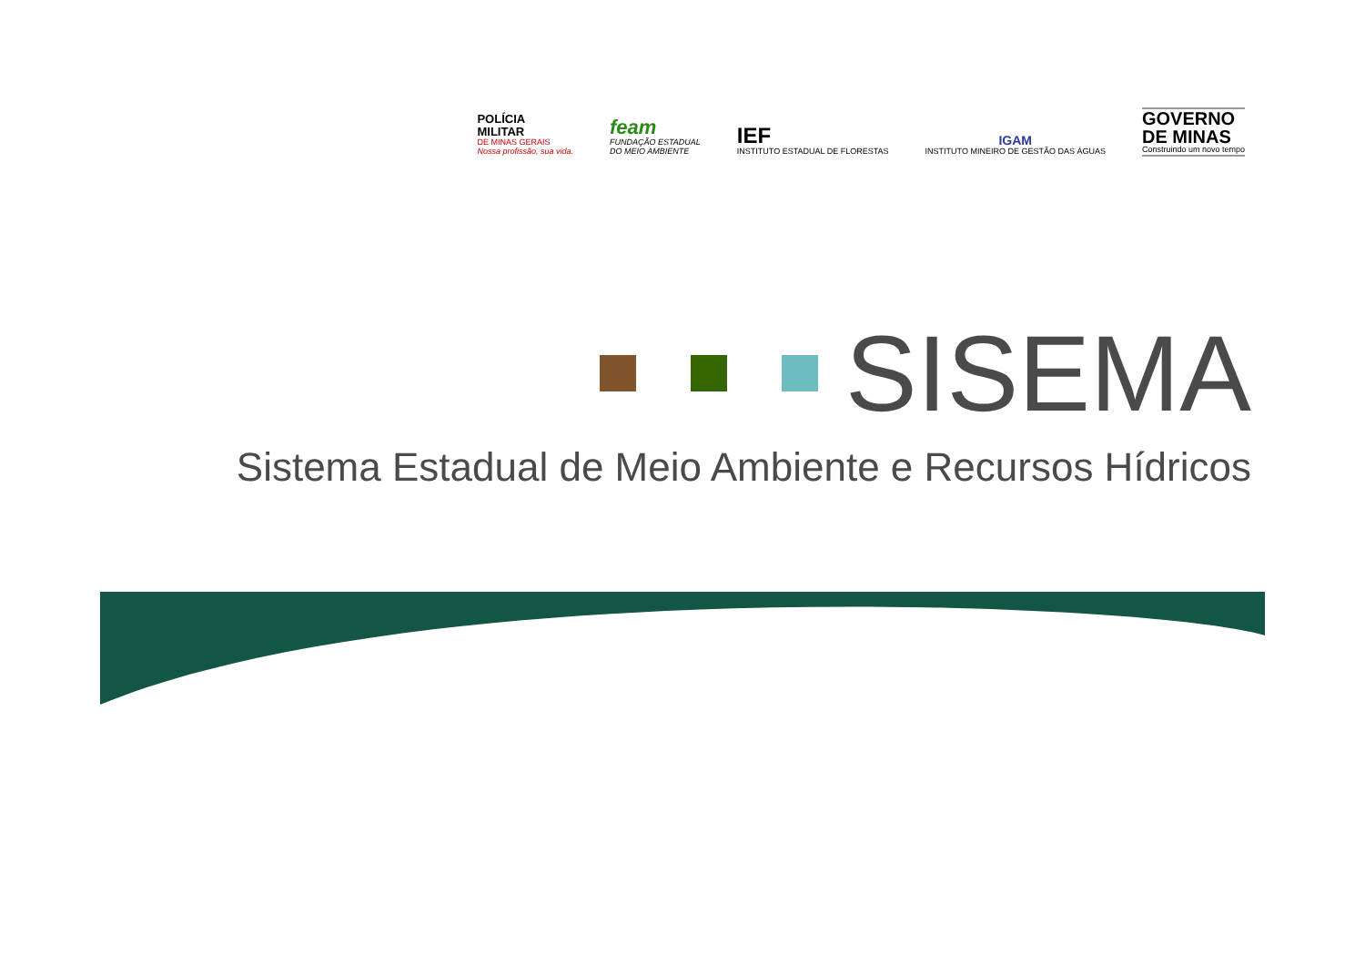POLÍCIA
MILITAR
DE MINAS GERAIS
Nossa profissão, sua vida.
feam
FUNDAÇÃO ESTADUAL
DO MEIO AMBIENTE
IEF
INSTITUTO ESTADUAL DE FLORESTAS
IGAM
INSTITUTO MINEIRO DE GESTÃO DAS ÁGUAS
GOVERNO
DE MINAS
Construindo um novo tempo
SISEMA
Sistema Estadual de Meio Ambiente e Recursos Hídricos